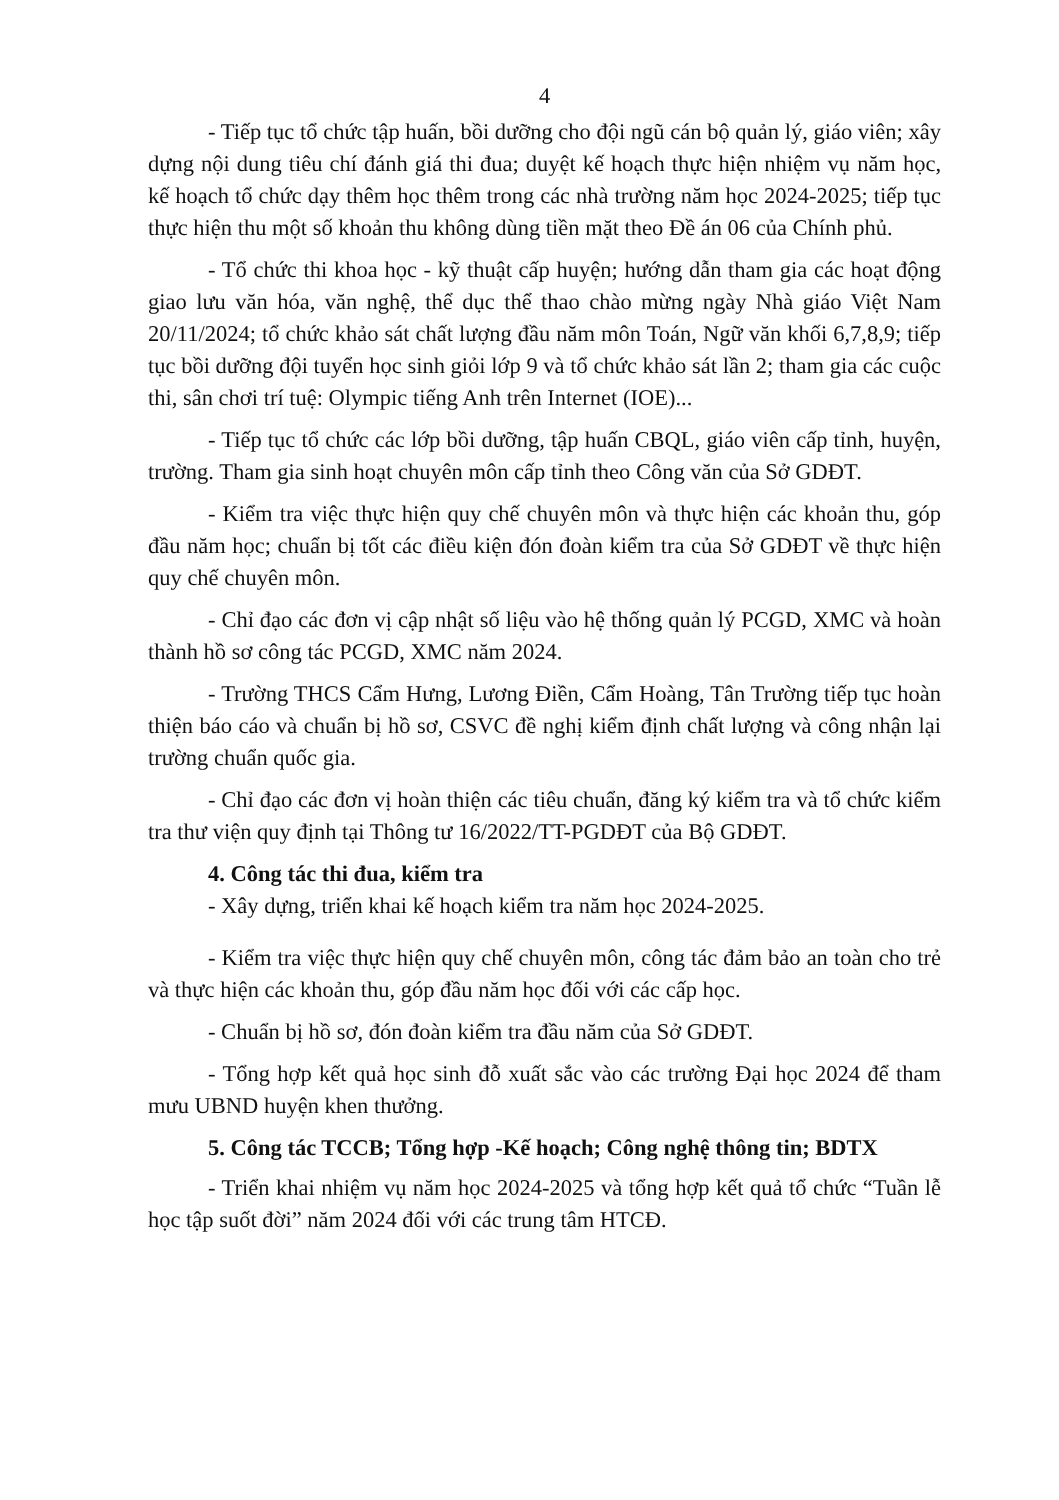4
- Tiếp tục tổ chức tập huấn, bồi dưỡng cho đội ngũ cán bộ quản lý, giáo viên; xây dựng nội dung tiêu chí đánh giá thi đua; duyệt kế hoạch thực hiện nhiệm vụ năm học, kế hoạch tổ chức dạy thêm học thêm trong các nhà trường năm học 2024-2025; tiếp tục thực hiện thu một số khoản thu không dùng tiền mặt theo Đề án 06 của Chính phủ.
- Tổ chức thi khoa học - kỹ thuật cấp huyện; hướng dẫn tham gia các hoạt động giao lưu văn hóa, văn nghệ, thể dục thể thao chào mừng ngày Nhà giáo Việt Nam 20/11/2024; tổ chức khảo sát chất lượng đầu năm môn Toán, Ngữ văn khối 6,7,8,9; tiếp tục bồi dưỡng đội tuyển học sinh giỏi lớp 9 và tổ chức khảo sát lần 2; tham gia các cuộc thi, sân chơi trí tuệ: Olympic tiếng Anh trên Internet (IOE)...
- Tiếp tục tổ chức các lớp bồi dưỡng, tập huấn CBQL, giáo viên cấp tỉnh, huyện, trường. Tham gia sinh hoạt chuyên môn cấp tỉnh theo Công văn của Sở GDĐT.
- Kiểm tra việc thực hiện quy chế chuyên môn và thực hiện các khoản thu, góp đầu năm học; chuẩn bị tốt các điều kiện đón đoàn kiểm tra của Sở GDĐT về thực hiện quy chế chuyên môn.
- Chỉ đạo các đơn vị cập nhật số liệu vào hệ thống quản lý PCGD, XMC và hoàn thành hồ sơ công tác PCGD, XMC năm 2024.
- Trường THCS Cẩm Hưng, Lương Điền, Cẩm Hoàng, Tân Trường tiếp tục hoàn thiện báo cáo và chuẩn bị hồ sơ, CSVC đề nghị kiểm định chất lượng và công nhận lại trường chuẩn quốc gia.
- Chỉ đạo các đơn vị hoàn thiện các tiêu chuẩn, đăng ký kiểm tra và tổ chức kiểm tra thư viện quy định tại Thông tư 16/2022/TT-PGDĐT của Bộ GDĐT.
4. Công tác thi đua, kiểm tra
- Xây dựng, triển khai kế hoạch kiểm tra năm học 2024-2025.
- Kiểm tra việc thực hiện quy chế chuyên môn, công tác đảm bảo an toàn cho trẻ và thực hiện các khoản thu, góp đầu năm học đối với các cấp học.
- Chuẩn bị hồ sơ, đón đoàn kiểm tra đầu năm của Sở GDĐT.
- Tổng hợp kết quả học sinh đỗ xuất sắc vào các trường Đại học 2024 để tham mưu UBND huyện khen thưởng.
5. Công tác TCCB; Tổng hợp -Kế hoạch; Công nghệ thông tin; BDTX
- Triển khai nhiệm vụ năm học 2024-2025 và tổng hợp kết quả tổ chức “Tuần lễ học tập suốt đời” năm 2024 đối với các trung tâm HTCĐ.